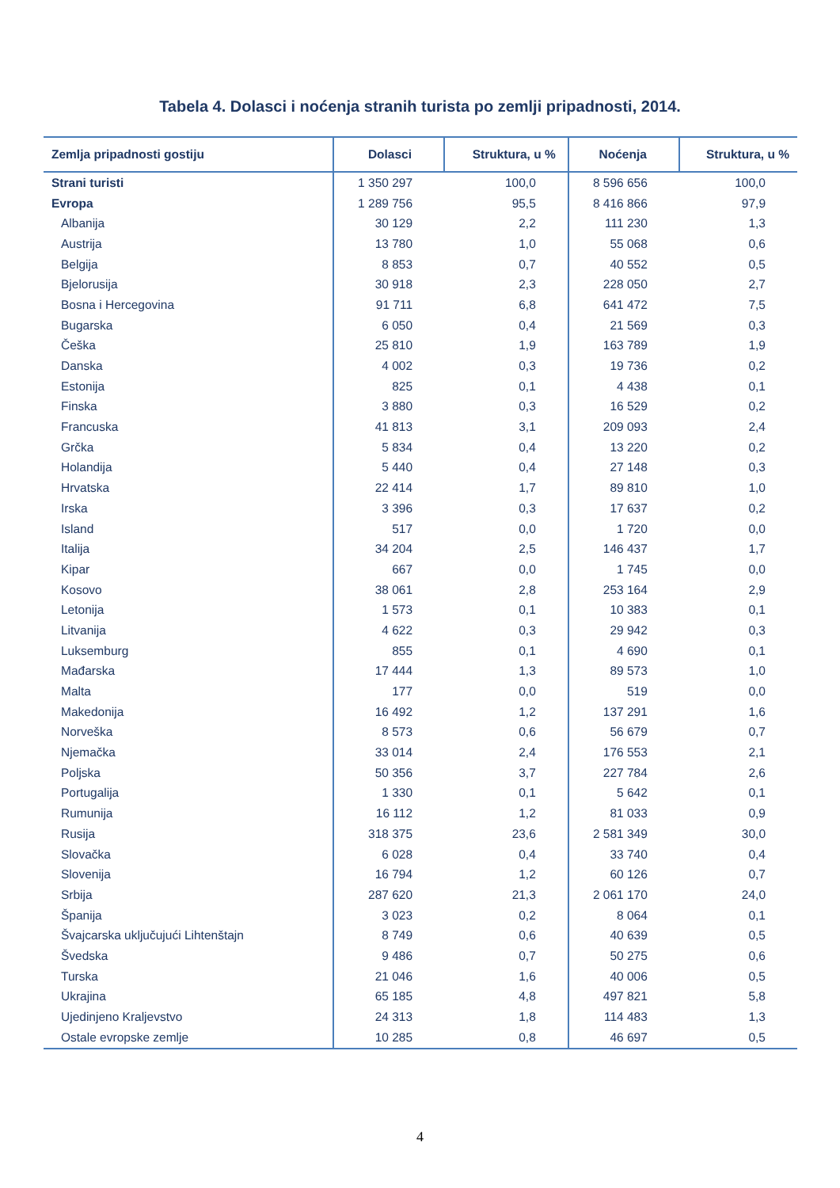Tabela 4. Dolasci i noćenja stranih turista po zemlji pripadnosti, 2014.
| Zemlja pripadnosti gostiju | Dolasci | Struktura, u % | Noćenja | Struktura, u % |
| --- | --- | --- | --- | --- |
| Strani turisti | 1 350 297 | 100,0 | 8 596 656 | 100,0 |
| Evropa | 1 289 756 | 95,5 | 8 416 866 | 97,9 |
| Albanija | 30 129 | 2,2 | 111 230 | 1,3 |
| Austrija | 13 780 | 1,0 | 55 068 | 0,6 |
| Belgija | 8 853 | 0,7 | 40 552 | 0,5 |
| Bjelorusija | 30 918 | 2,3 | 228 050 | 2,7 |
| Bosna i Hercegovina | 91 711 | 6,8 | 641 472 | 7,5 |
| Bugarska | 6 050 | 0,4 | 21 569 | 0,3 |
| Češka | 25 810 | 1,9 | 163 789 | 1,9 |
| Danska | 4 002 | 0,3 | 19 736 | 0,2 |
| Estonija | 825 | 0,1 | 4 438 | 0,1 |
| Finska | 3 880 | 0,3 | 16 529 | 0,2 |
| Francuska | 41 813 | 3,1 | 209 093 | 2,4 |
| Grčka | 5 834 | 0,4 | 13 220 | 0,2 |
| Holandija | 5 440 | 0,4 | 27 148 | 0,3 |
| Hrvatska | 22 414 | 1,7 | 89 810 | 1,0 |
| Irska | 3 396 | 0,3 | 17 637 | 0,2 |
| Island | 517 | 0,0 | 1 720 | 0,0 |
| Italija | 34 204 | 2,5 | 146 437 | 1,7 |
| Kipar | 667 | 0,0 | 1 745 | 0,0 |
| Kosovo | 38 061 | 2,8 | 253 164 | 2,9 |
| Letonija | 1 573 | 0,1 | 10 383 | 0,1 |
| Litvanija | 4 622 | 0,3 | 29 942 | 0,3 |
| Luksemburg | 855 | 0,1 | 4 690 | 0,1 |
| Mađarska | 17 444 | 1,3 | 89 573 | 1,0 |
| Malta | 177 | 0,0 | 519 | 0,0 |
| Makedonija | 16 492 | 1,2 | 137 291 | 1,6 |
| Norveška | 8 573 | 0,6 | 56 679 | 0,7 |
| Njemačka | 33 014 | 2,4 | 176 553 | 2,1 |
| Poljska | 50 356 | 3,7 | 227 784 | 2,6 |
| Portugalija | 1 330 | 0,1 | 5 642 | 0,1 |
| Rumunija | 16 112 | 1,2 | 81 033 | 0,9 |
| Rusija | 318 375 | 23,6 | 2 581 349 | 30,0 |
| Slovačka | 6 028 | 0,4 | 33 740 | 0,4 |
| Slovenija | 16 794 | 1,2 | 60 126 | 0,7 |
| Srbija | 287 620 | 21,3 | 2 061 170 | 24,0 |
| Španija | 3 023 | 0,2 | 8 064 | 0,1 |
| Švajcarska uključujući Lihtenštajn | 8 749 | 0,6 | 40 639 | 0,5 |
| Švedska | 9 486 | 0,7 | 50 275 | 0,6 |
| Turska | 21 046 | 1,6 | 40 006 | 0,5 |
| Ukrajina | 65 185 | 4,8 | 497 821 | 5,8 |
| Ujedinjeno Kraljevstvo | 24 313 | 1,8 | 114 483 | 1,3 |
| Ostale evropske zemlje | 10 285 | 0,8 | 46 697 | 0,5 |
4